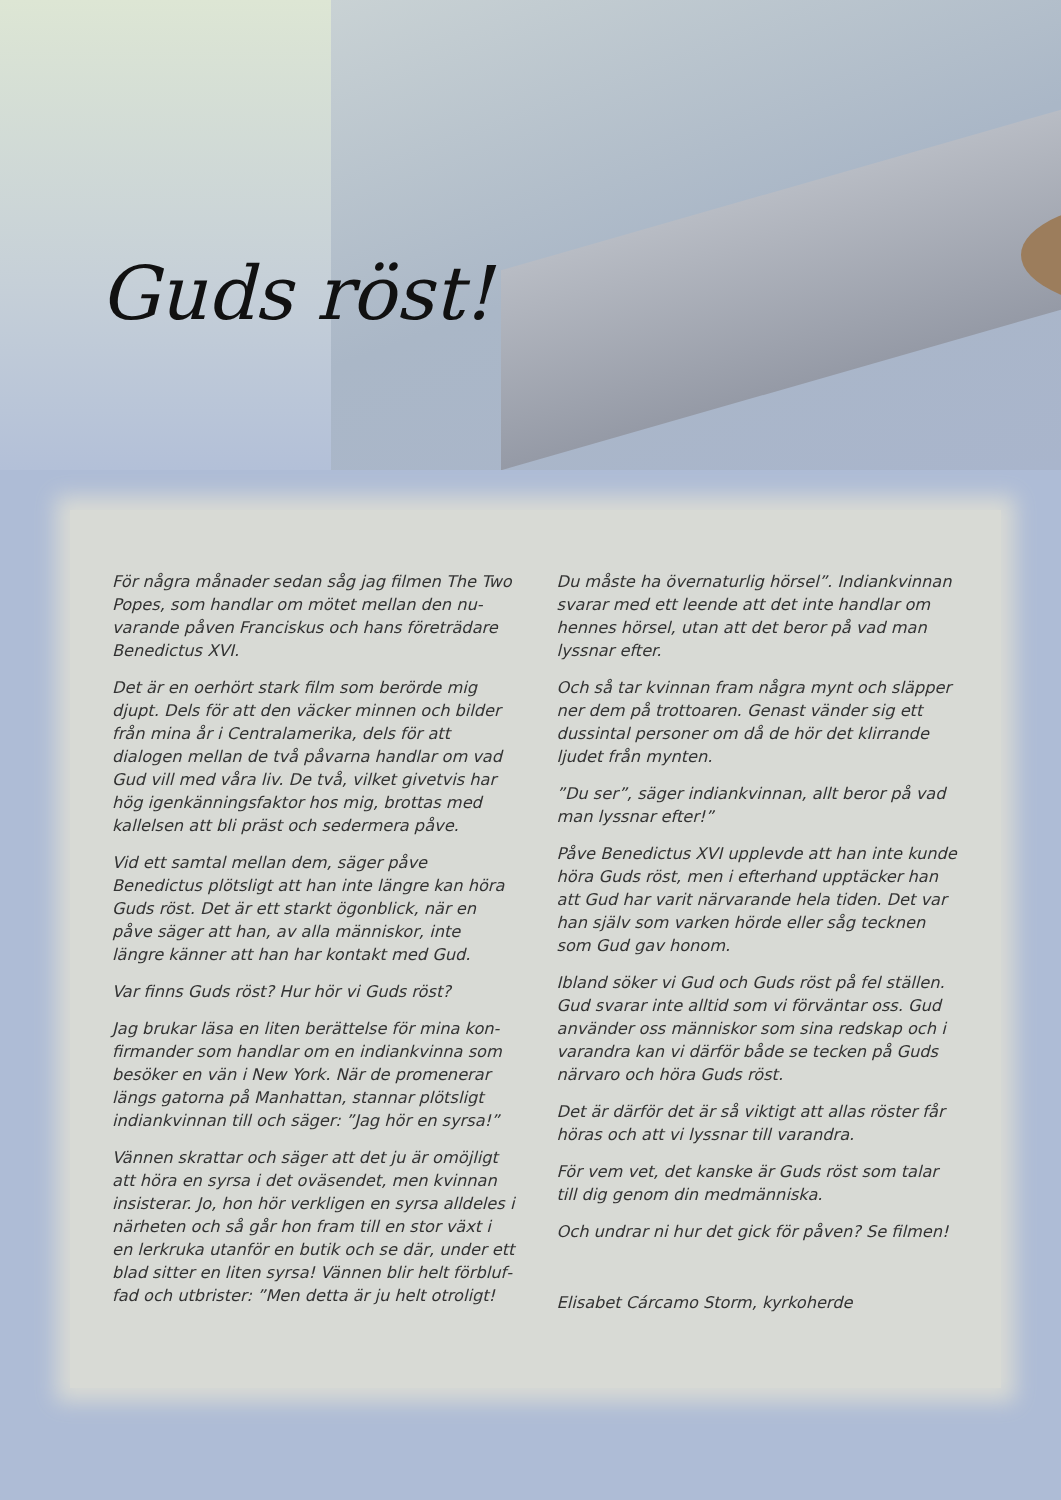Guds röst!
För några månader sedan såg jag filmen The Two Popes, som handlar om mötet mellan den nu­varande påven Franciskus och hans företrädare Benedictus XVI.
Det är en oerhört stark film som berörde mig djupt. Dels för att den väcker minnen och bilder från mina år i Centralamerika, dels för att dialogen mellan de två påvarna handlar om vad Gud vill med våra liv. De två, vilket givetvis har hög igen­känningsfaktor hos mig, brottas med kallelsen att bli präst och sedermera påve.
Vid ett samtal mellan dem, säger påve Benedictus plötsligt att han inte längre kan höra Guds röst. Det är ett starkt ögonblick, när en påve säger att han, av alla människor, inte längre känner att han har kontakt med Gud.
Var finns Guds röst? Hur hör vi Guds röst?
Jag brukar läsa en liten berättelse för mina kon­firmander som handlar om en indiankvinna som besöker en vän i New York. När de promenerar längs gatorna på Manhattan, stannar plötsligt indiankvinnan till och säger: ”Jag hör en syrsa!”
Vännen skrattar och säger att det ju är omöjligt att höra en syrsa i det oväsendet, men kvinnan insisterar. Jo, hon hör verkligen en syrsa alldeles i närheten och så går hon fram till en stor växt i en lerkruka utanför en butik och se där, under ett blad sitter en liten syrsa! Vännen blir helt förbluf­fad och utbrister: ”Men detta är ju helt otroligt!
Du måste ha övernaturlig hörsel”. Indiankvinnan svarar med ett leende att det inte handlar om hennes hörsel, utan att det beror på vad man lyssnar efter.
Och så tar kvinnan fram några mynt och släpper ner dem på trottoaren. Genast vänder sig ett dus­sintal personer om då de hör det klirrande ljudet från mynten.
”Du ser”, säger indiankvinnan, allt beror på vad man lyssnar efter!”
Påve Benedictus XVI upplevde att han inte kunde höra Guds röst, men i efterhand upptäcker han att Gud har varit närvarande hela tiden. Det var han själv som varken hörde eller såg tecknen som Gud gav honom.
Ibland söker vi Gud och Guds röst på fel ställen. Gud svarar inte alltid som vi förväntar oss. Gud använder oss människor som sina redskap och i varandra kan vi därför både se tecken på Guds närvaro och höra Guds röst.
Det är därför det är så viktigt att allas röster får höras och att vi lyssnar till varandra.
För vem vet, det kanske är Guds röst som talar till dig genom din medmänniska.
Och undrar ni hur det gick för påven? Se filmen!
Elisabet Cárcamo Storm, kyrkoherde